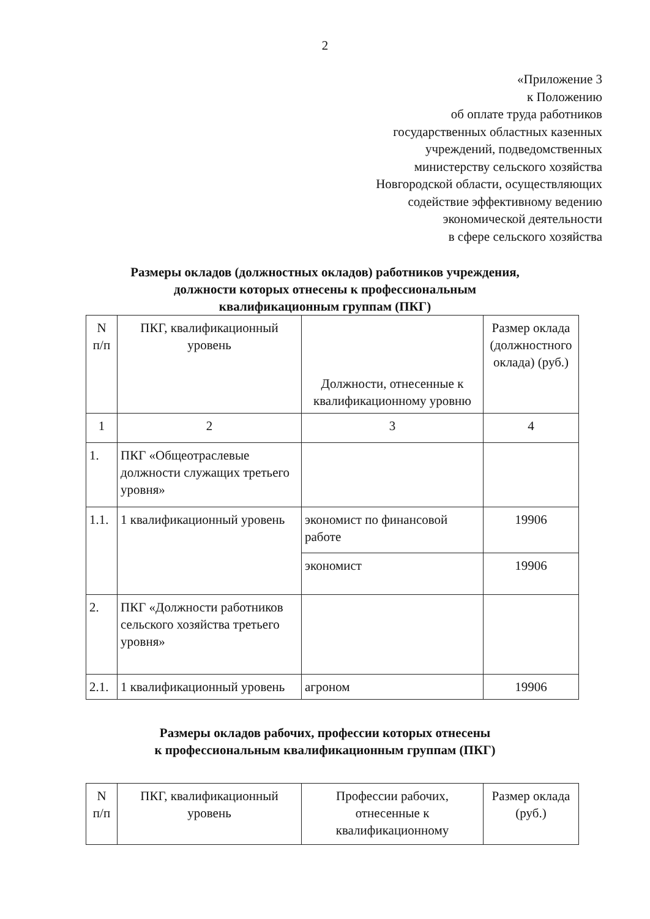2
«Приложение 3
к Положению
об оплате труда работников
государственных областных казенных
учреждений, подведомственных
министерству сельского хозяйства
Новгородской области, осуществляющих
содействие эффективному ведению
экономической деятельности
в сфере сельского хозяйства
Размеры окладов (должностных окладов) работников учреждения,
должности которых отнесены к профессиональным
квалификационным группам (ПКГ)
| N п/п | ПКГ, квалификационный уровень | Должности, отнесенные к квалификационному уровню | Размер оклада (должностного оклада) (руб.) |
| --- | --- | --- | --- |
| 1 | 2 | 3 | 4 |
| 1. | ПКГ «Общеотраслевые должности служащих третьего уровня» | | |
| 1.1. | 1 квалификационный уровень | экономист по финансовой работе | 19906 |
| | | экономист | 19906 |
| 2. | ПКГ «Должности работников сельского хозяйства третьего уровня» | | |
| 2.1. | 1 квалификационный уровень | агроном | 19906 |
Размеры окладов рабочих, профессии которых отнесены
к профессиональным квалификационным группам (ПКГ)
| N п/п | ПКГ, квалификационный уровень | Профессии рабочих, отнесенные к квалификационному | Размер оклада (руб.) |
| --- | --- | --- | --- |